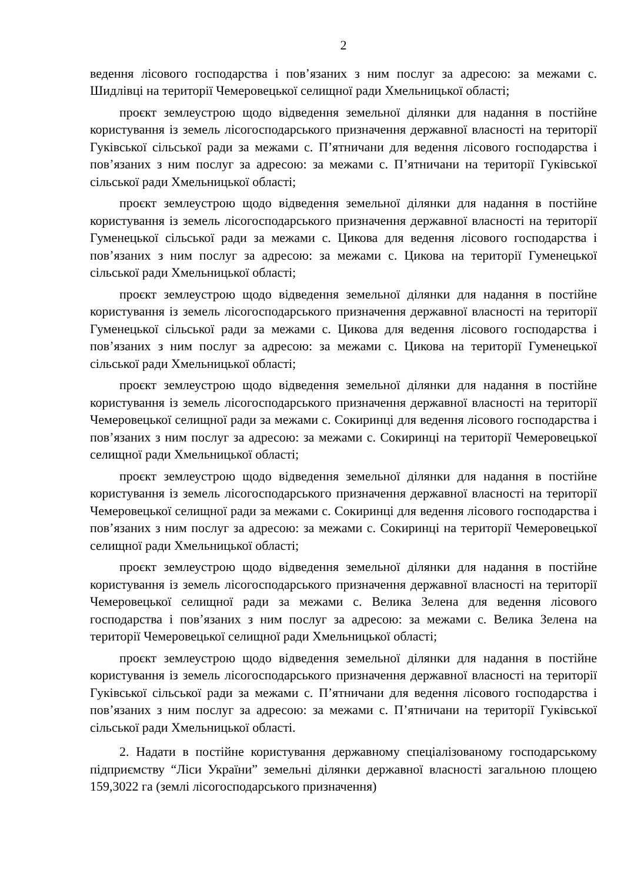2
ведення лісового господарства і пов’язаних з ним послуг за адресою: за межами с. Шидлівці на території Чемеровецької селищної ради Хмельницької області;
проєкт землеустрою щодо відведення земельної ділянки для надання в постійне користування із земель лісогосподарського призначення державної власності на території Гуківської сільської ради за межами с. П’ятничани для ведення лісового господарства і пов’язаних з ним послуг за адресою: за межами с. П’ятничани на території Гуківської сільської ради Хмельницької області;
проєкт землеустрою щодо відведення земельної ділянки для надання в постійне користування із земель лісогосподарського призначення державної власності на території Гуменецької сільської ради за межами с. Цикова для ведення лісового господарства і пов’язаних з ним послуг за адресою: за межами с. Цикова на території Гуменецької сільської ради Хмельницької області;
проєкт землеустрою щодо відведення земельної ділянки для надання в постійне користування із земель лісогосподарського призначення державної власності на території Гуменецької сільської ради за межами с. Цикова для ведення лісового господарства і пов’язаних з ним послуг за адресою: за межами с. Цикова на території Гуменецької сільської ради Хмельницької області;
проєкт землеустрою щодо відведення земельної ділянки для надання в постійне користування із земель лісогосподарського призначення державної власності на території Чемеровецької селищної ради за межами с. Сокиринці для ведення лісового господарства і пов’язаних з ним послуг за адресою: за межами с. Сокиринці на території Чемеровецької селищної ради Хмельницької області;
проєкт землеустрою щодо відведення земельної ділянки для надання в постійне користування із земель лісогосподарського призначення державної власності на території Чемеровецької селищної ради за межами с. Сокиринці для ведення лісового господарства і пов’язаних з ним послуг за адресою: за межами с. Сокиринці на території Чемеровецької селищної ради Хмельницької області;
проєкт землеустрою щодо відведення земельної ділянки для надання в постійне користування із земель лісогосподарського призначення державної власності на території Чемеровецької селищної ради за межами с. Велика Зелена для ведення лісового господарства і пов’язаних з ним послуг за адресою: за межами с. Велика Зелена на території Чемеровецької селищної ради Хмельницької області;
проєкт землеустрою щодо відведення земельної ділянки для надання в постійне користування із земель лісогосподарського призначення державної власності на території Гуківської сільської ради за межами с. П’ятничани для ведення лісового господарства і пов’язаних з ним послуг за адресою: за межами с. П’ятничани на території Гуківської сільської ради Хмельницької області.
2. Надати в постійне користування державному спеціалізованому господарському підприємству “Ліси України” земельні ділянки державної власності загальною площею 159,3022 га (землі лісогосподарського призначення)